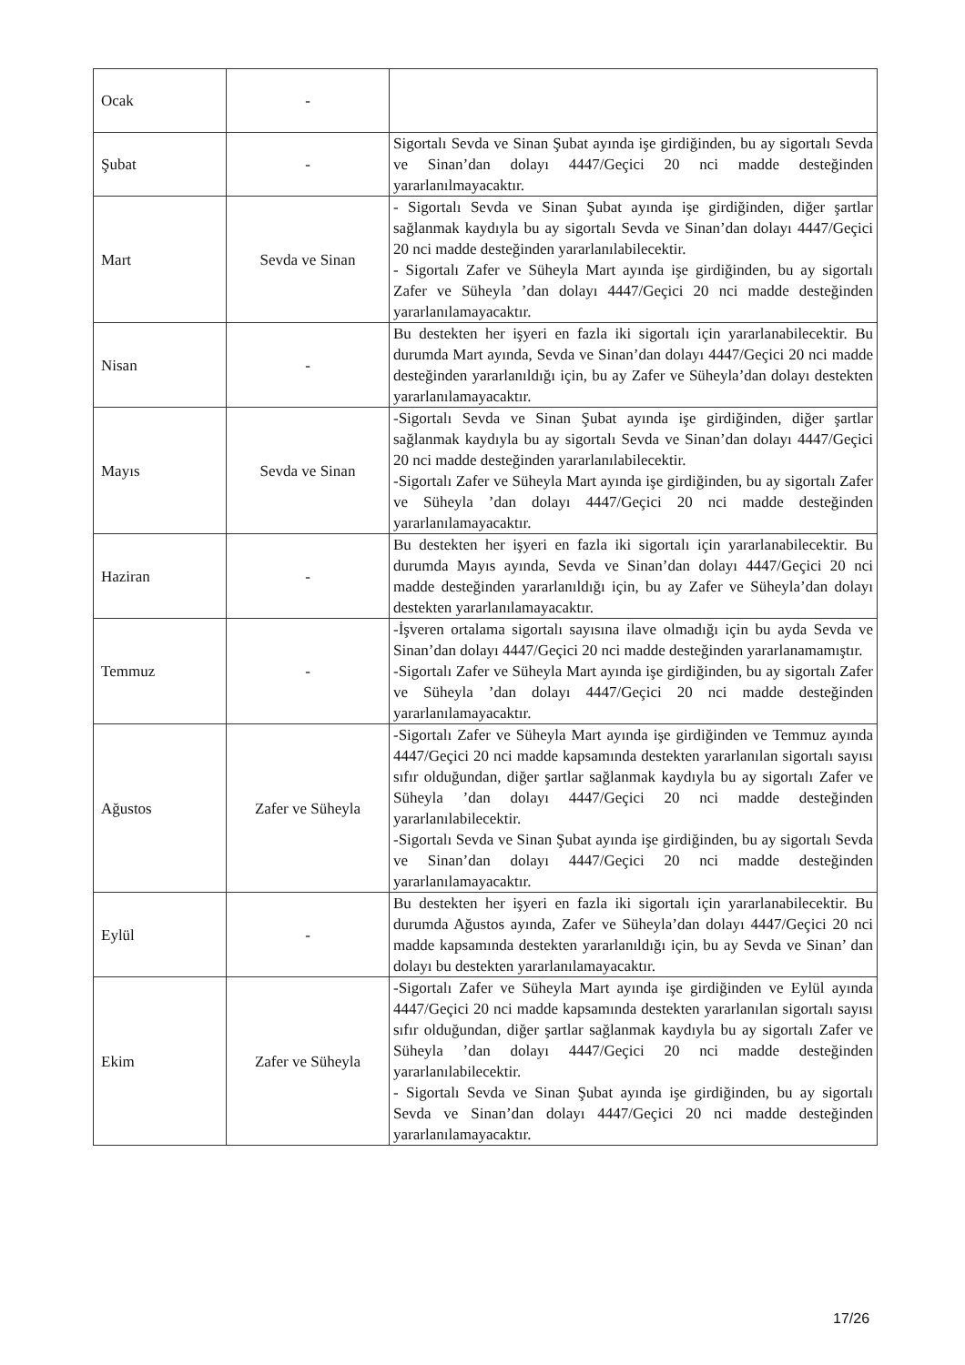| Ocak | - | |
| Şubat | - | Sigortalı Sevda ve Sinan Şubat ayında işe girdiğinden, bu ay sigortalı Sevda ve Sinan’dan dolayı 4447/Geçici 20 nci madde desteğinden yararlanılmayacaktır. |
| Mart | Sevda ve Sinan | - Sigortalı Sevda ve Sinan Şubat ayında işe girdiğinden, diğer şartlar sağlanmak kaydıyla bu ay sigortalı Sevda ve Sinan’dan dolayı 4447/Geçici 20 nci madde desteğinden yararlanılabilecektir. - Sigortalı Zafer ve Süheyla Mart ayında işe girdiğinden, bu ay sigortalı Zafer ve Süheyla ’dan dolayı 4447/Geçici 20 nci madde desteğinden yararlanılamayacaktır. |
| Nisan | - | Bu destekten her işyeri en fazla iki sigortalı için yararlanabilecektir. Bu durumda Mart ayında, Sevda ve Sinan’dan dolayı 4447/Geçici 20 nci madde desteğinden yararlanıldığı için, bu ay Zafer ve Süheyla’dan dolayı destekten yararlanılamayacaktır. |
| Mayıs | Sevda ve Sinan | -Sigortalı Sevda ve Sinan Şubat ayında işe girdiğinden, diğer şartlar sağlanmak kaydıyla bu ay sigortalı Sevda ve Sinan’dan dolayı 4447/Geçici 20 nci madde desteğinden yararlanılabilecektir. -Sigortalı Zafer ve Süheyla Mart ayında işe girdiğinden, bu ay sigortalı Zafer ve Süheyla ’dan dolayı 4447/Geçici 20 nci madde desteğinden yararlanılamayacaktır. |
| Haziran | - | Bu destekten her işyeri en fazla iki sigortalı için yararlanabilecektir. Bu durumda Mayıs ayında, Sevda ve Sinan’dan dolayı 4447/Geçici 20 nci madde desteğinden yararlanıldığı için, bu ay Zafer ve Süheyla’dan dolayı destekten yararlanılamayacaktır. |
| Temmuz | - | -İşveren ortalama sigortalı sayısına ilave olmadığı için bu ayda Sevda ve Sinan’dan dolayı 4447/Geçici 20 nci madde desteğinden yararlanamamıştır. -Sigortalı Zafer ve Süheyla Mart ayında işe girdiğinden, bu ay sigortalı Zafer ve Süheyla ’dan dolayı 4447/Geçici 20 nci madde desteğinden yararlanılamayacaktır. |
| Ağustos | Zafer ve Süheyla | -Sigortalı Zafer ve Süheyla Mart ayında işe girdiğinden ve Temmuz ayında 4447/Geçici 20 nci madde kapsamında destekten yararlanılan sigortalı sayısı sıfır olduğundan, diğer şartlar sağlanmak kaydıyla bu ay sigortalı Zafer ve Süheyla ’dan dolayı 4447/Geçici 20 nci madde desteğinden yararlanılabilecektir. -Sigortalı Sevda ve Sinan Şubat ayında işe girdiğinden, bu ay sigortalı Sevda ve Sinan’dan dolayı 4447/Geçici 20 nci madde desteğinden yararlanılamayacaktır. |
| Eylül | - | Bu destekten her işyeri en fazla iki sigortalı için yararlanabilecektir. Bu durumda Ağustos ayında, Zafer ve Süheyla’dan dolayı 4447/Geçici 20 nci madde kapsamında destekten yararlanıldığı için, bu ay Sevda ve Sinan’ dan dolayı bu destekten yararlanılamayacaktır. |
| Ekim | Zafer ve Süheyla | -Sigortalı Zafer ve Süheyla Mart ayında işe girdiğinden ve Eylül ayında 4447/Geçici 20 nci madde kapsamında destekten yararlanılan sigortalı sayısı sıfır olduğundan, diğer şartlar sağlanmak kaydıyla bu ay sigortalı Zafer ve Süheyla ’dan dolayı 4447/Geçici 20 nci madde desteğinden yararlanılabilecektir. - Sigortalı Sevda ve Sinan Şubat ayında işe girdiğinden, bu ay sigortalı Sevda ve Sinan’dan dolayı 4447/Geçici 20 nci madde desteğinden yararlanılamayacaktır. |
17/26